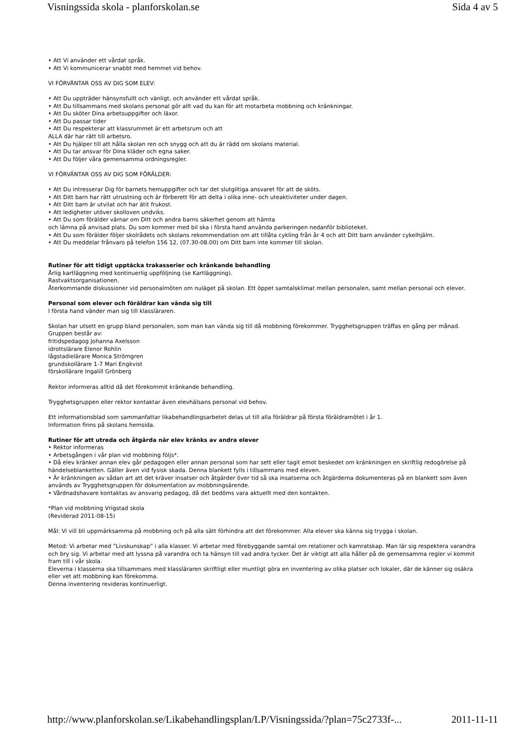Visningssida skola - planforskolan.se Sida 4 av 5
• Att Vi använder ett vårdat språk.
• Att Vi kommunicerar snabbt med hemmet vid behov.
VI FÖRVÄNTAR OSS AV DIG SOM ELEV:
• Att Du uppträder hänsynsfullt och vänligt, och använder ett vårdat språk.
• Att Du tillsammans med skolans personal gör allt vad du kan för att motarbeta mobbning och kränkningar.
• Att Du sköter Dina arbetsuppgifter och läxor.
• Att Du passar tider
• Att Du respekterar att klassrummet är ett arbetsrum och att
ALLA där har rätt till arbetsro.
• Att Du hjälper till att hålla skolan ren och snygg och att du är rädd om skolans material.
• Att Du tar ansvar för Dina kläder och egna saker.
• Att Du följer våra gemensamma ordningsregler.
VI FÖRVÄNTAR OSS AV DIG SOM FÖRÄLDER:
• Att Du intresserar Dig för barnets hemuppgifter och tar det slutgiltiga ansvaret för att de sköts.
• Att Ditt barn har rätt utrustning och är förberett för att delta i olika inne- och uteaktiviteter under dagen.
• Att Ditt barn är utvilat och har ätit frukost.
• Att ledigheter utöver skolloven undviks.
• Att Du som förälder värnar om Ditt och andra barns säkerhet genom att hämta
och lämna på anvisad plats. Du som kommer med bil ska i första hand använda parkeringen nedanför biblioteket.
• Att Du som förälder följer skolrådets och skolans rekommendation om att tillåta cykling från år 4 och att Ditt barn använder cykelhjälm.
• Att Du meddelar frånvaro på telefon 156 12, (07.30-08.00) om Ditt barn inte kommer till skolan.
Rutiner för att tidigt upptäcka trakasserier och kränkande behandling
Årlig kartläggning med kontinuerlig uppföljning (se Kartläggning).
Rastvaktsorganisationen.
Återkommande diskussioner vid personalmöten om nuläget på skolan. Ett öppet samtalsklimat mellan personalen, samt mellan personal och elever.
Personal som elever och föräldrar kan vända sig till
I första hand vänder man sig till klassläraren.
Skolan har utsett en grupp bland personalen, som man kan vända sig till då mobbning förekommer. Trygghetsgruppen träffas en gång per månad.
Gruppen består av:
fritidspedagog Johanna Axelsson
idrottslärare Elenor Rohlin
lågstadielärare Monica Strömgren
grundskollärare 1-7 Mari Engkvist
förskollärare Ingalill Grönberg
Rektor informeras alltid då det förekommit kränkande behandling.
Trygghetsgruppen eller rektor kontaktar även elevhälsans personal vid behov.
Ett informationsblad som sammanfattar likabehandlingsarbetet delas ut till alla föräldrar på första föräldramötet i år 1.
Information finns på skolans hemsida.
Rutiner för att utreda och åtgärda när elev kränks av andra elever
• Rektor informeras
• Arbetsgången i vår plan vid mobbning följs*.
• Då elev kränker annan elev går pedagogen eller annan personal som har sett eller tagit emot beskedet om kränkningen en skriftlig redogörelse på händelseblanketten. Gäller även vid fysisk skada. Denna blankett fylls i tillsammans med eleven.
• Är kränkningen av sådan art att det kräver insatser och åtgärder över tid så ska insatserna och åtgärderna dokumenteras på en blankett som även används av Trygghetsgruppen för dokumentation av mobbningsärende.
• Vårdnadshavare kontaktas av ansvarig pedagog, då det bedöms vara aktuellt med den kontakten.
*Plan vid mobbning Vrigstad skola
(Reviderad 2011-08-15)
Mål: Vi vill bli uppmärksamma på mobbning och på alla sätt förhindra att det förekommer. Alla elever ska känna sig trygga i skolan.
Metod: Vi arbetar med ”Livskunskap” i alla klasser. Vi arbetar med förebyggande samtal om relationer och kamratskap. Man lär sig respektera varandra och bry sig. Vi arbetar med att lyssna på varandra och ta hänsyn till vad andra tycker. Det är viktigt att alla håller på de gemensamma regler vi kommit fram till i vår skola.
Eleverna i klasserna ska tillsammans med klassläraren skriftligt eller muntligt göra en inventering av olika platser och lokaler, där de känner sig osäkra eller vet att mobbning kan förekomma.
Denna inventering revideras kontinuerligt.
http://www.planforskolan.se/Likabehandlingsplan/LP/Visningssida/?plan=75c2733f-... 2011-11-11